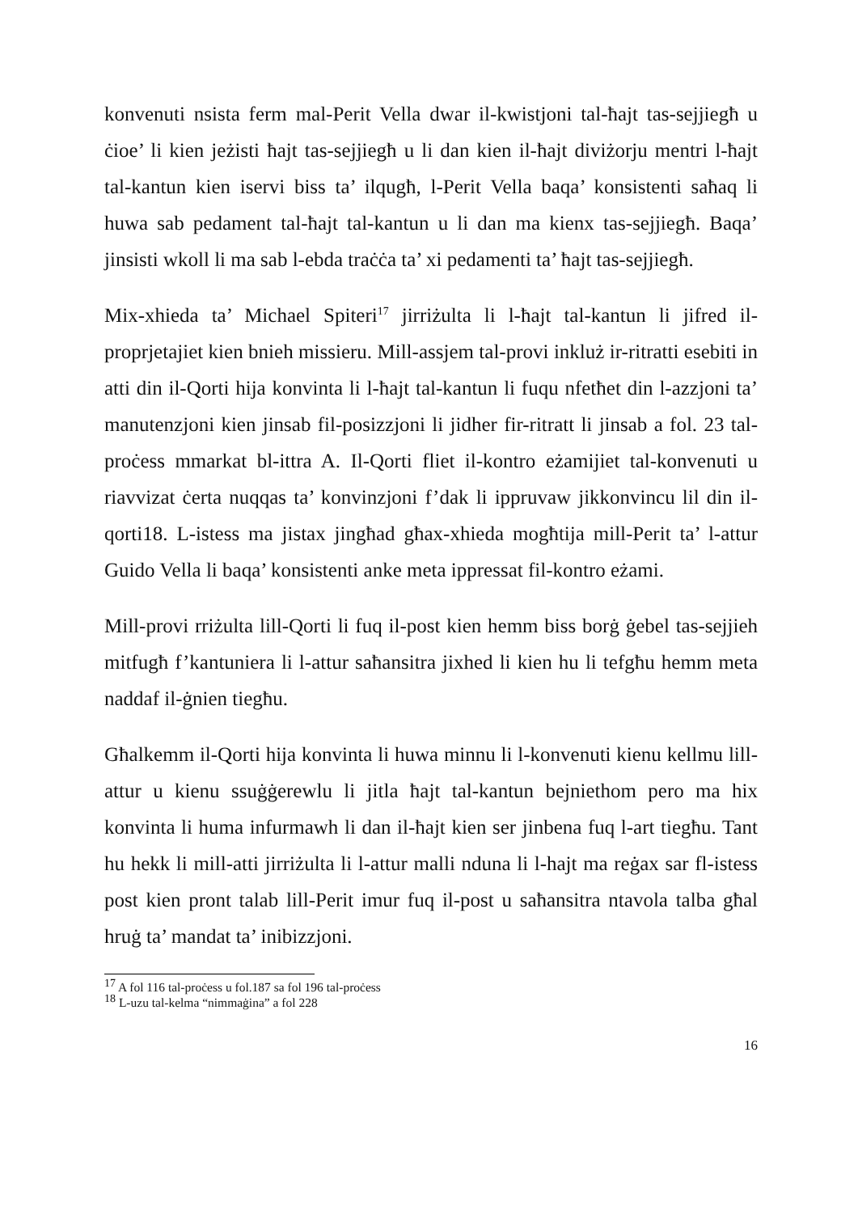konvenuti nsista ferm mal-Perit Vella dwar il-kwistjoni tal-ħajt tas-sejjiegħ u ċioe’ li kien jeżisti ħajt tas-sejjiegħ u li dan kien il-ħajt diviżorju mentri l-ħajt tal-kantun kien iservi biss ta’ ilqugħ, l-Perit Vella baqa’ konsistenti saħaq li huwa sab pedament tal-ħajt tal-kantun u li dan ma kienx tas-sejjiegħ. Baqa’ jinsisti wkoll li ma sab l-ebda traċċa ta’ xi pedamenti ta’ ħajt tas-sejjiegħ.
Mix-xhieda ta’ Michael Spiteri<sup>17</sup> jirriżulta li l-ħajt tal-kantun li jifred il-proprjetajiet kien bnieh missieru. Mill-assjem tal-provi inkluż ir-ritratti esebiti in atti din il-Qorti hija konvinta li l-ħajt tal-kantun li fuqu nfetħet din l-azzjoni ta’ manutenzjoni kien jinsab fil-posizzjoni li jidher fir-ritratt li jinsab a fol. 23 tal-proċess mmarkat bl-ittra A. Il-Qorti fliet il-kontro eżamijiet tal-konvenuti u riavvizat ċerta nuqqas ta’ konvinzjoni f’dak li ippruvaw jikkonvincu lil din il-qorti18. L-istess ma jistax jingħad għax-xhieda mogħtija mill-Perit ta’ l-attur Guido Vella li baqa’ konsistenti anke meta ippressat fil-kontro eżami.
Mill-provi rriżulta lill-Qorti li fuq il-post kien hemm biss borġ ġebel tas-sejjieh mitfugħ f’kantuniera li l-attur saħansitra jixhed li kien hu li tefgħu hemm meta naddaf il-ġnien tiegħu.
Għalkemm il-Qorti hija konvinta li huwa minnu li l-konvenuti kienu kellmu lill-attur u kienu ssuġġerewlu li jitla ħajt tal-kantun bejniethom pero ma hix konvinta li huma infurmawh li dan il-ħajt kien ser jinbena fuq l-art tiegħu. Tant hu hekk li mill-atti jirriżulta li l-attur malli nduna li l-hajt ma reġax sar fl-istess post kien pront talab lill-Perit imur fuq il-post u saħansitra ntavola talba għal hruġ ta’ mandat ta’ inibizzjoni.
<sup>17</sup> A fol 116 tal-proċess u fol.187 sa fol 196 tal-proċess
<sup>18</sup> L-uzu tal-kelma “nimmaġina” a fol 228
16